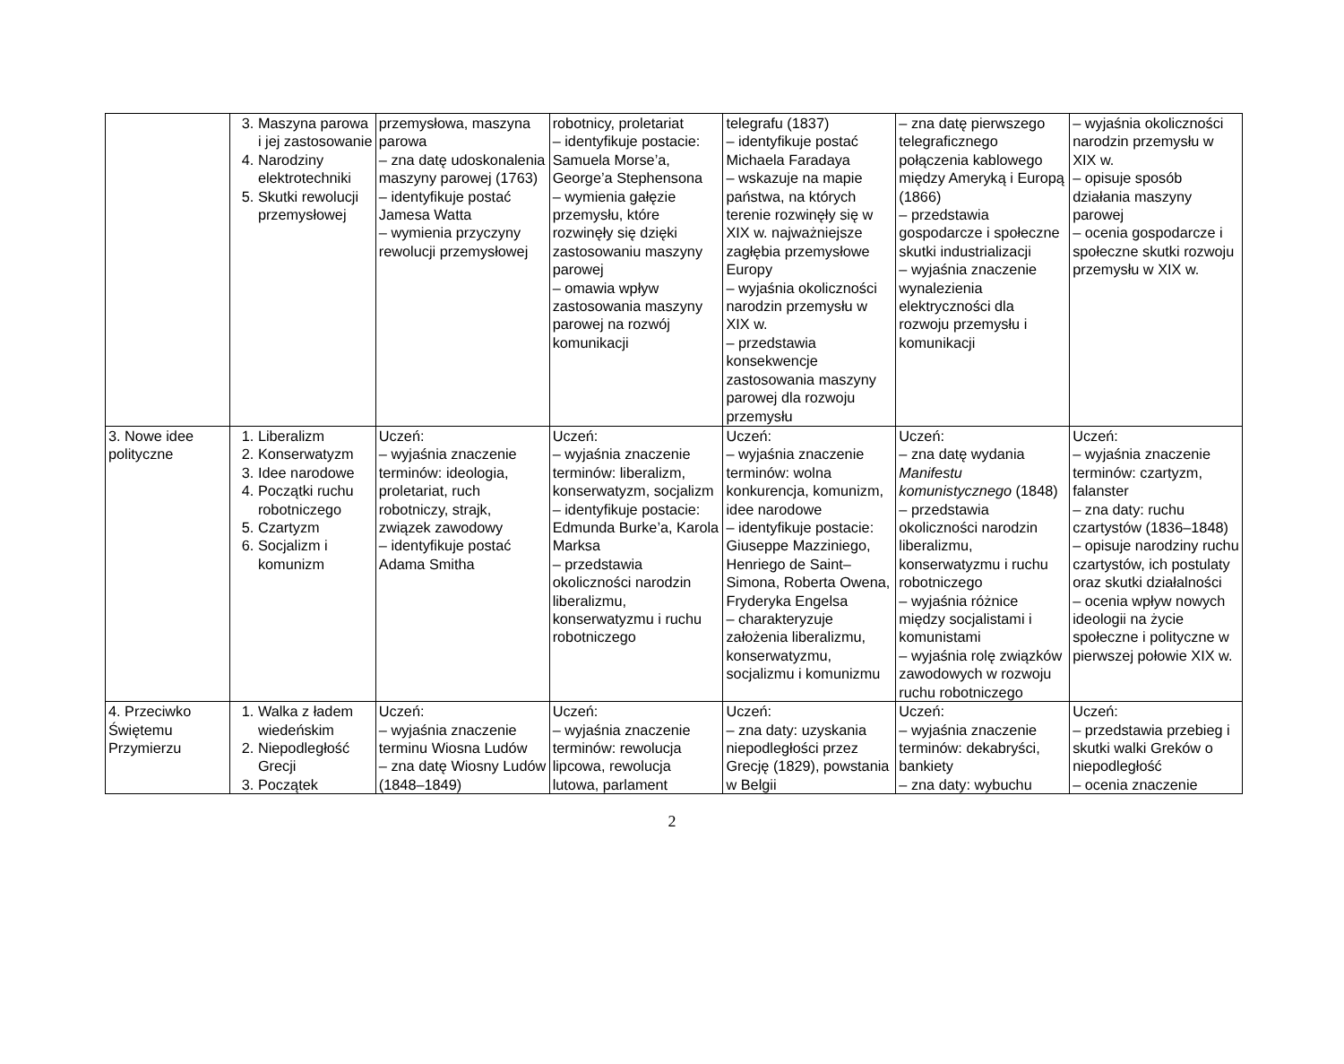| | 3. Maszyna parowa i jej zastosowanie 4. Narodziny elektrotechniki 5. Skutki rewolucji przemysłowej | przemysłowa, maszyna parowa – zna datę udoskonalenia maszyny parowej (1763) – identyfikuje postać Jamesa Watta – wymienia przyczyny rewolucji przemysłowej | robotnicy, proletariat – identyfikuje postacie: Samuela Morse’a, George’a Stephensona – wymienia gałęzie przemysłu, które rozwinęły się dzięki zastosowaniu maszyny parowej – omawia wpływ zastosowania maszyny parowej na rozwój komunikacji | telegrafu (1837) – identyfikuje postać Michaela Faradaya – wskazuje na mapie państwa, na których terenie rozwinęły się w XIX w. najważniejsze zagłębia przemysłowe Europy – wyjaśnia okoliczności narodzin przemysłu w XIX w. – przedstawia konsekwencje zastosowania maszyny parowej dla rozwoju przemysłu | – zna datę pierwszego telegraficznego połączenia kablowego między Ameryką i Europą (1866) – przedstawia gospodarcze i społeczne skutki industrializacji – wyjaśnia znaczenie wynalezienia elektryczności dla rozwoju przemysłu i komunikacji | – wyjaśnia okoliczności narodzin przemysłu w XIX w. – opisuje sposób działania maszyny parowej – ocenia gospodarcze i społeczne skutki rozwoju przemysłu w XIX w. |
| 3. Nowe idee polityczne | 1. Liberalizm 2. Konserwatyzm 3. Idee narodowe 4. Początki ruchu robotniczego 5. Czartyzm 6. Socjalizm i komunizm | Uczeń: – wyjaśnia znaczenie terminów: ideologia, proletariat, ruch robotniczy, strajk, związek zawodowy – identyfikuje postać Adama Smitha | Uczeń: – wyjaśnia znaczenie terminów: liberalizm, konserwatyzm, socjalizm – identyfikuje postacie: Edmunda Burke’a, Karola Marksa – przedstawia okoliczności narodzin liberalizmu, konserwatyzmu i ruchu robotniczego | Uczeń: – wyjaśnia znaczenie terminów: wolna konkurencja, komunizm, idee narodowe – identyfikuje postacie: Giuseppe Mazziniego, Henriego de Saint–Simona, Roberta Owena, Fryderyka Engelsa – charakteryzuje założenia liberalizmu, konserwatyzmu, socjalizmu i komunizmu | Uczeń: – zna datę wydania Manifestu komunistycznego (1848) – przedstawia okoliczności narodzin liberalizmu, konserwatyzmu i ruchu robotniczego – wyjaśnia różnice między socjalistami i komunistami – wyjaśnia rolę związków zawodowych w rozwoju ruchu robotniczego | Uczeń: – wyjaśnia znaczenie terminów: czartyzm, falanster – zna daty: ruchu czartystów (1836–1848) – opisuje narodziny ruchu czartystów, ich postulaty oraz skutki działalności – ocenia wpływ nowych ideologii na życie społeczne i polityczne w pierwszej połowie XIX w. |
| 4. Przeciwko Świętemu Przymierzu | 1. Walka z ładem wiedeńskim 2. Niepodległość Grecji 3. Początek | Uczeń: – wyjaśnia znaczenie terminu Wiosna Ludów – zna datę Wiosny Ludów (1848–1849) | Uczeń: – wyjaśnia znaczenie terminów: rewolucja lipcowa, rewolucja lutowa, parlament | Uczeń: – zna daty: uzyskania niepodległości przez Grecję (1829), powstania w Belgii | Uczeń: – wyjaśnia znaczenie terminów: dekabryści, bankiety – zna daty: wybuchu | Uczeń: – przedstawia przebieg i skutki walki Greków o niepodległość – ocenia znaczenie |
2